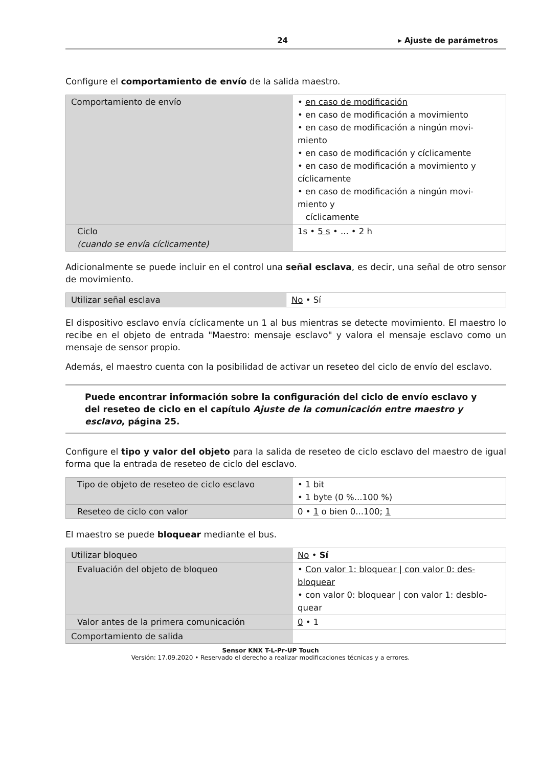24 ▸ Ajuste de parámetros
Configure el comportamiento de envío de la salida maestro.
| Comportamiento de envío | • en caso de modificación • en caso de modificación a movimiento • en caso de modificación a ningún movi- miento • en caso de modificación y cíclicamente • en caso de modificación a movimiento y cíclicamente • en caso de modificación a ningún movi- miento y cíclicamente |
| Ciclo (cuando se envía cíclicamente) | 1s • 5 s • ... • 2 h |
Adicionalmente se puede incluir en el control una señal esclava, es decir, una señal de otro sensor de movimiento.
| Utilizar señal esclava | No • Sí |
El dispositivo esclavo envía cíclicamente un 1 al bus mientras se detecte movimiento. El maestro lo recibe en el objeto de entrada "Maestro: mensaje esclavo" y valora el mensaje esclavo como un mensaje de sensor propio.
Además, el maestro cuenta con la posibilidad de activar un reseteo del ciclo de envío del esclavo.
Puede encontrar información sobre la configuración del ciclo de envío esclavo y del reseteo de ciclo en el capítulo Ajuste de la comunicación entre maestro y esclavo, página 25.
Configure el tipo y valor del objeto para la salida de reseteo de ciclo esclavo del maestro de igual forma que la entrada de reseteo de ciclo del esclavo.
| Tipo de objeto de reseteo de ciclo esclavo | • 1 bit • 1 byte (0 %...100 %) |
| Reseteo de ciclo con valor | 0 • 1 o bien 0...100; 1 |
El maestro se puede bloquear mediante el bus.
| Utilizar bloqueo | No • Sí |
| Evaluación del objeto de bloqueo | • Con valor 1: bloquear / con valor 0: des- bloquear • con valor 0: bloquear / con valor 1: desblo- quear |
| Valor antes de la primera comunicación | 0 • 1 |
| Comportamiento de salida | |
Sensor KNX T-L-Pr-UP Touch
Versión: 17.09.2020 • Reservado el derecho a realizar modificaciones técnicas y a errores.